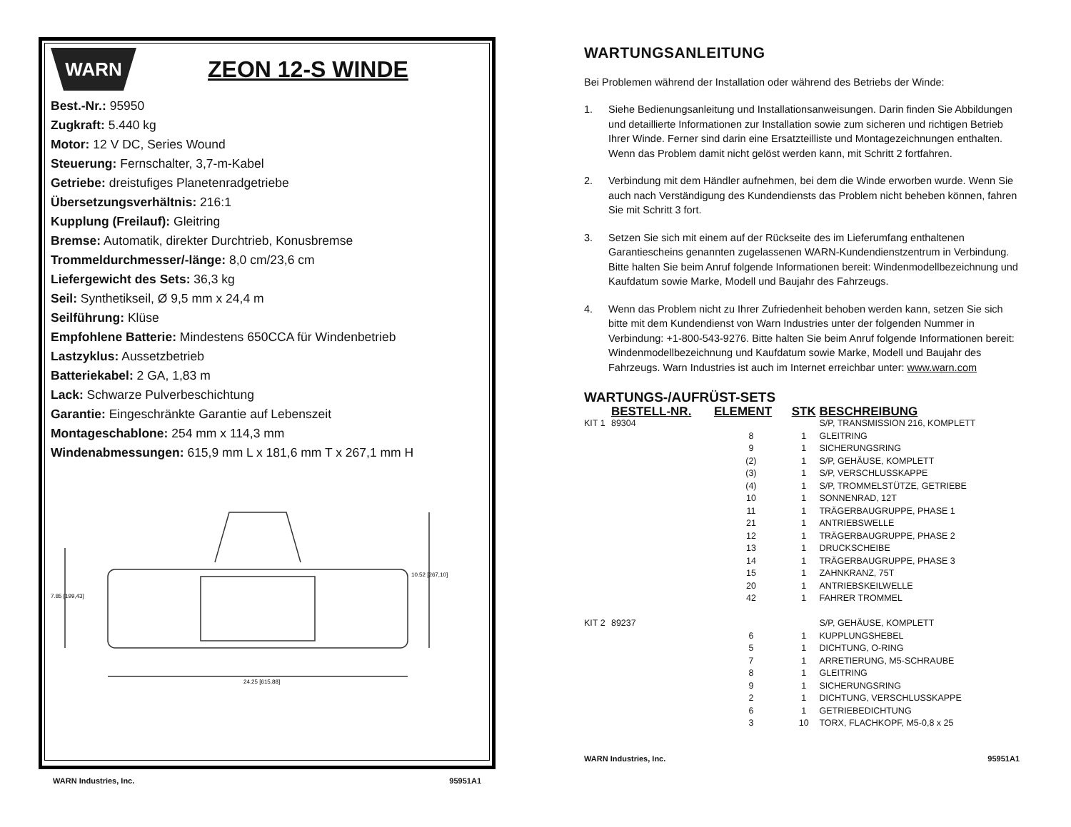WARN
ZEON 12-S WINDE
Best.-Nr.: 95950
Zugkraft: 5.440 kg
Motor: 12 V DC, Series Wound
Steuerung: Fernschalter, 3,7-m-Kabel
Getriebe: dreistufiges Planetenradgetriebe
Übersetzungsverhältnis: 216:1
Kupplung (Freilauf): Gleitring
Bremse: Automatik, direkter Durchtrieb, Konusbremse
Trommeldurchmesser/-länge: 8,0 cm/23,6 cm
Liefergewicht des Sets: 36,3 kg
Seil: Synthetikseil, Ø 9,5 mm x 24,4 m
Seilführung: Klüse
Empfohlene Batterie: Mindestens 650CCA für Windenbetrieb
Lastzyklus: Aussetzbetrieb
Batteriekabel: 2 GA, 1,83 m
Lack: Schwarze Pulverbeschichtung
Garantie: Eingeschränkte Garantie auf Lebenszeit
Montageschablone: 254 mm x 114,3 mm
Windenabmessungen: 615,9 mm L x 181,6 mm T x 267,1 mm H
7.85 [199,43]
10.52 [267,10]
24.25 [615,88]
WARN Industries, Inc. 95951A1
WARTUNGSANLEITUNG
Bei Problemen während der Installation oder während des Betriebs der Winde:
1. Siehe Bedienungsanleitung und Installationsanweisungen. Darin finden Sie Abbildungen und detaillierte Informationen zur Installation sowie zum sicheren und richtigen Betrieb Ihrer Winde. Ferner sind darin eine Ersatzteilliste und Montagezeichnungen enthalten. Wenn das Problem damit nicht gelöst werden kann, mit Schritt 2 fortfahren.
2. Verbindung mit dem Händler aufnehmen, bei dem die Winde erworben wurde. Wenn Sie auch nach Verständigung des Kundendiensts das Problem nicht beheben können, fahren Sie mit Schritt 3 fort.
3. Setzen Sie sich mit einem auf der Rückseite des im Lieferumfang enthaltenen Garantiescheins genannten zugelassenen WARN-Kundendienstzentrum in Verbindung. Bitte halten Sie beim Anruf folgende Informationen bereit: Windenmodellbezeichnung und Kaufdatum sowie Marke, Modell und Baujahr des Fahrzeugs.
4. Wenn das Problem nicht zu Ihrer Zufriedenheit behoben werden kann, setzen Sie sich bitte mit dem Kundendienst von Warn Industries unter der folgenden Nummer in Verbindung: +1-800-543-9276. Bitte halten Sie beim Anruf folgende Informationen bereit: Windenmodellbezeichnung und Kaufdatum sowie Marke, Modell und Baujahr des Fahrzeugs. Warn Industries ist auch im Internet erreichbar unter: www.warn.com
WARTUNGS-/AUFRÜST-SETS
| | BESTELL-NR. | ELEMENT | STK | BESCHREIBUNG |
| --- | --- | --- | --- | --- |
| KIT 1 | 89304 | | | S/P, TRANSMISSION 216, KOMPLETT |
| | | 8 | 1 | GLEITRING |
| | | 9 | 1 | SICHERUNGSRING |
| | | (2) | 1 | S/P, GEHÄUSE, KOMPLETT |
| | | (3) | 1 | S/P, VERSCHLUSSKAPPE |
| | | (4) | 1 | S/P, TROMMELSTÜTZE, GETRIEBE |
| | | 10 | 1 | SONNENRAD, 12T |
| | | 11 | 1 | TRÄGERBAUGRUPPE, PHASE 1 |
| | | 21 | 1 | ANTRIEBSWELLE |
| | | 12 | 1 | TRÄGERBAUGRUPPE, PHASE 2 |
| | | 13 | 1 | DRUCKSCHEIBE |
| | | 14 | 1 | TRÄGERBAUGRUPPE, PHASE 3 |
| | | 15 | 1 | ZAHNKRANZ, 75T |
| | | 20 | 1 | ANTRIEBSKEILWELLE |
| | | 42 | 1 | FAHRER TROMMEL |
| KIT 2 | 89237 | | | S/P, GEHÄUSE, KOMPLETT |
| | | 6 | 1 | KUPPLUNGSHEBEL |
| | | 5 | 1 | DICHTUNG, O-RING |
| | | 7 | 1 | ARRETIERUNG, M5-SCHRAUBE |
| | | 8 | 1 | GLEITRING |
| | | 9 | 1 | SICHERUNGSRING |
| | | 2 | 1 | DICHTUNG, VERSCHLUSSKAPPE |
| | | 6 | 1 | GETRIEBEDICHTUNG |
| | | 3 | 10 | TORX, FLACHKOPF, M5-0,8 x 25 |
WARN Industries, Inc. 95951A1